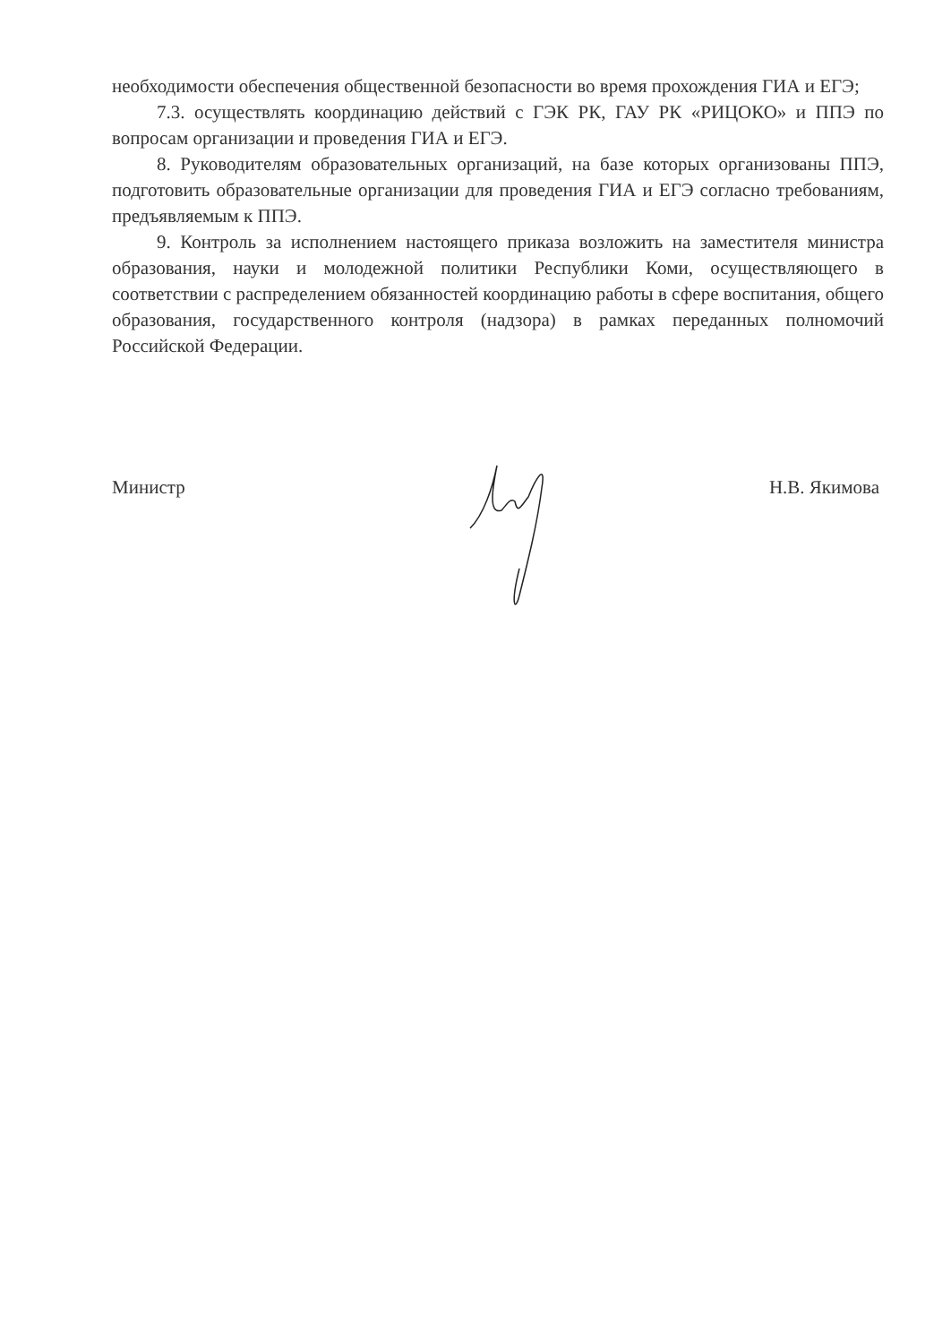необходимости обеспечения общественной безопасности во время прохождения ГИА и ЕГЭ;
7.3. осуществлять координацию действий с ГЭК РК, ГАУ РК «РИЦОКО» и ППЭ по вопросам организации и проведения ГИА и ЕГЭ.
8. Руководителям образовательных организаций, на базе которых организованы ППЭ, подготовить образовательные организации для проведения ГИА и ЕГЭ согласно требованиям, предъявляемым к ППЭ.
9. Контроль за исполнением настоящего приказа возложить на заместителя министра образования, науки и молодежной политики Республики Коми, осуществляющего в соответствии с распределением обязанностей координацию работы в сфере воспитания, общего образования, государственного контроля (надзора) в рамках переданных полномочий Российской Федерации.
Министр Н.В. Якимова